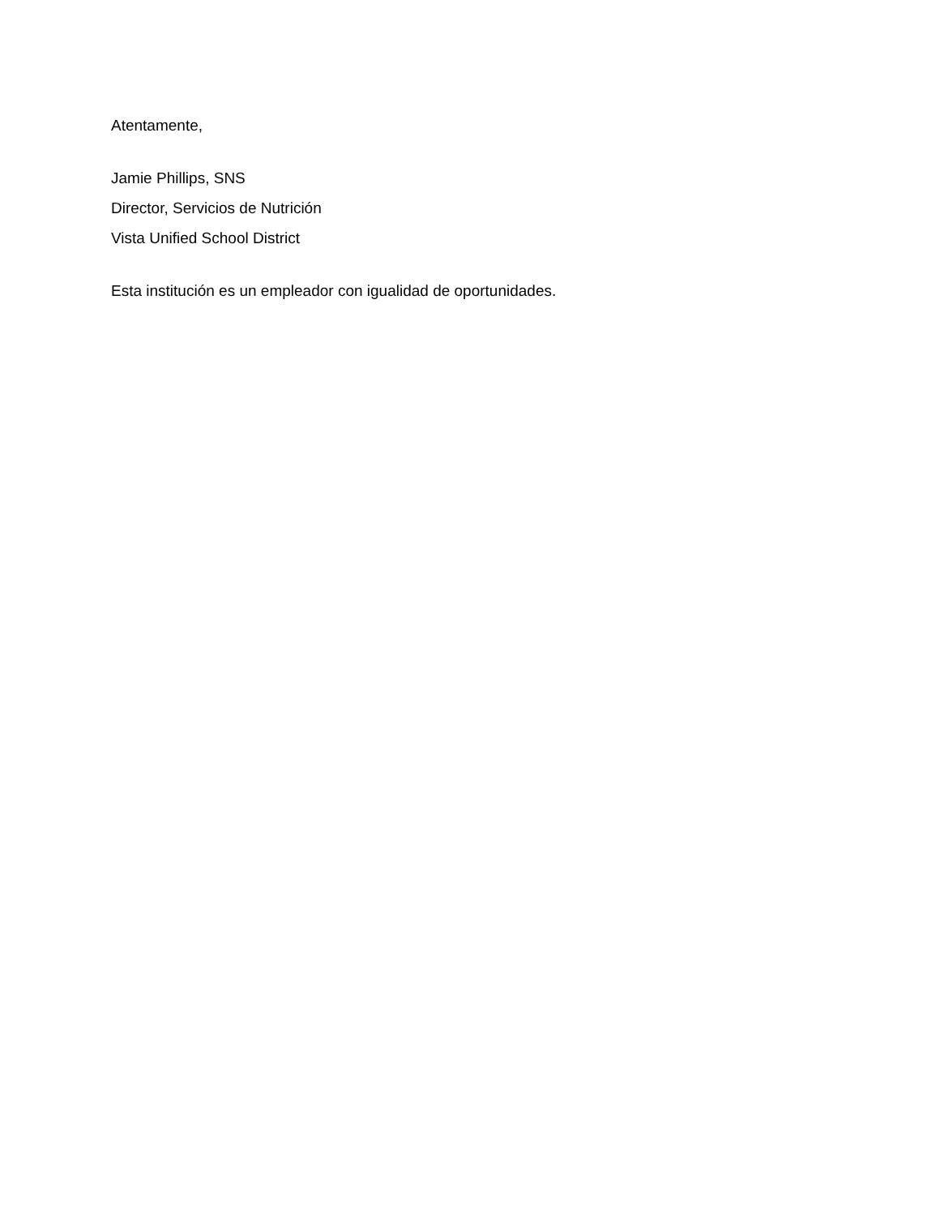Atentamente,
Jamie Phillips, SNS
Director, Servicios de Nutrición
Vista Unified School District
Esta institución es un empleador con igualidad de oportunidades.